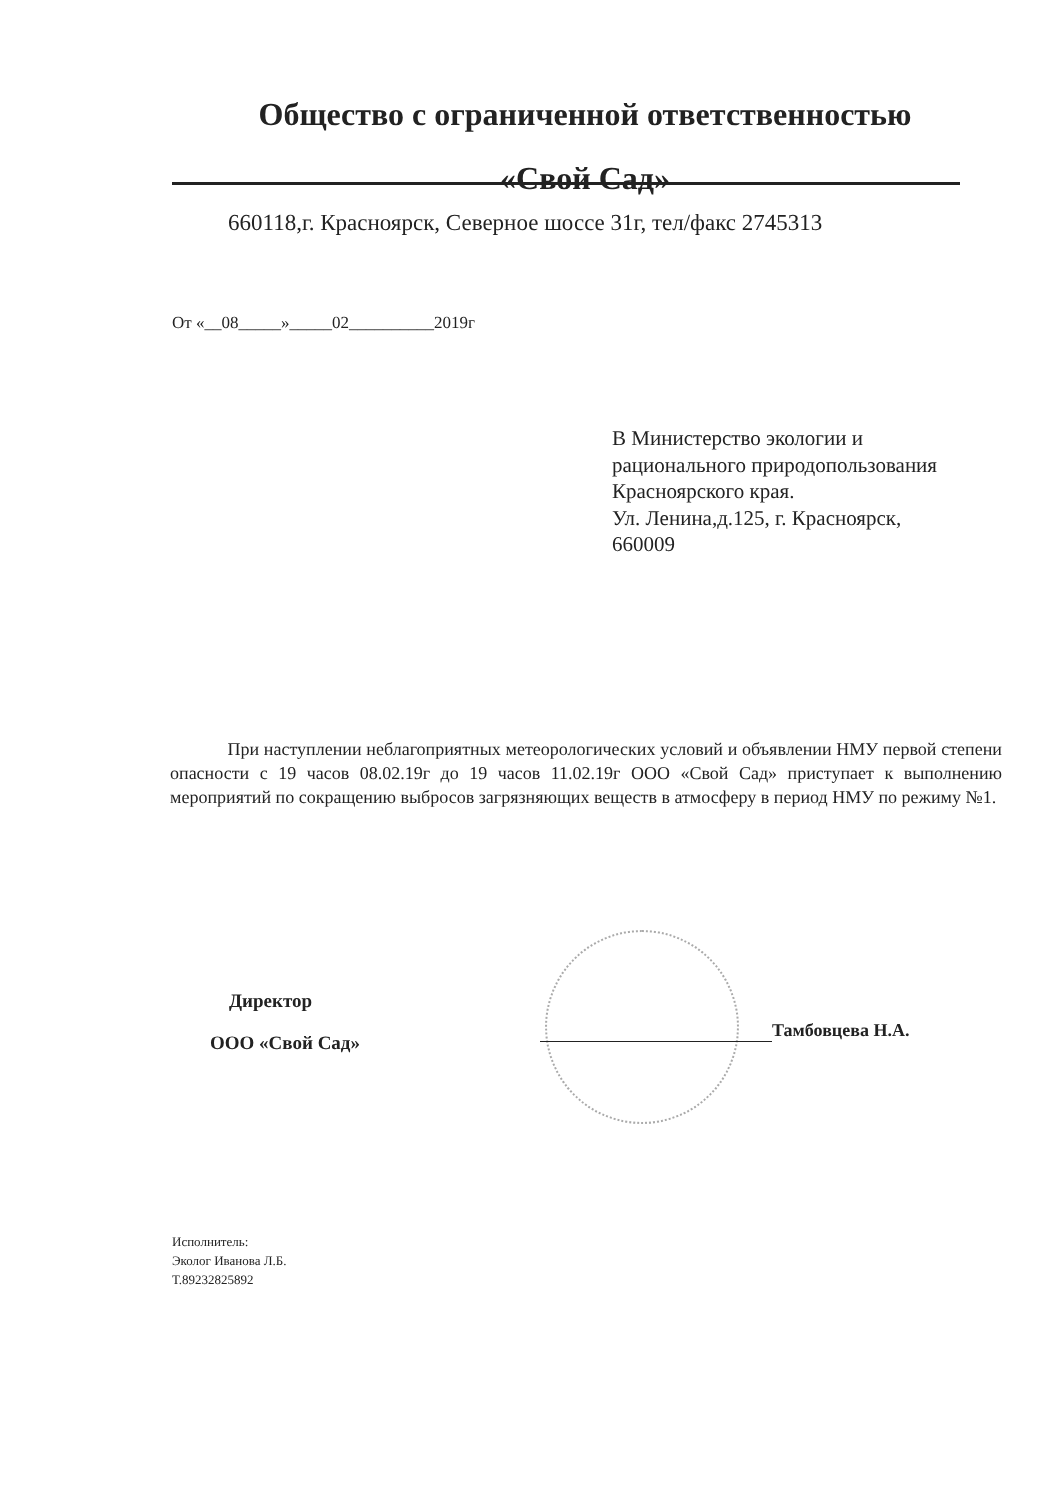Общество с ограниченной ответственностью
«Свой Сад»
660118,г. Красноярск, Северное шоссе 31г, тел/факс 2745313
От «__08_____»_____02__________2019г
В Министерство экологии и
рационального природопользования
Красноярского края.
Ул. Ленина,д.125, г. Красноярск,
660009
При наступлении неблагоприятных метеорологических условий и объявлении НМУ первой степени опасности с 19 часов 08.02.19г до 19 часов 11.02.19г ООО «Свой Сад» приступает к выполнению мероприятий по сокращению выбросов загрязняющих веществ в атмосферу в период НМУ по режиму №1.
Директор
ООО «Свой Сад»
Тамбовцева Н.А.
Исполнитель:
Эколог Иванова Л.Б.
Т.89232825892